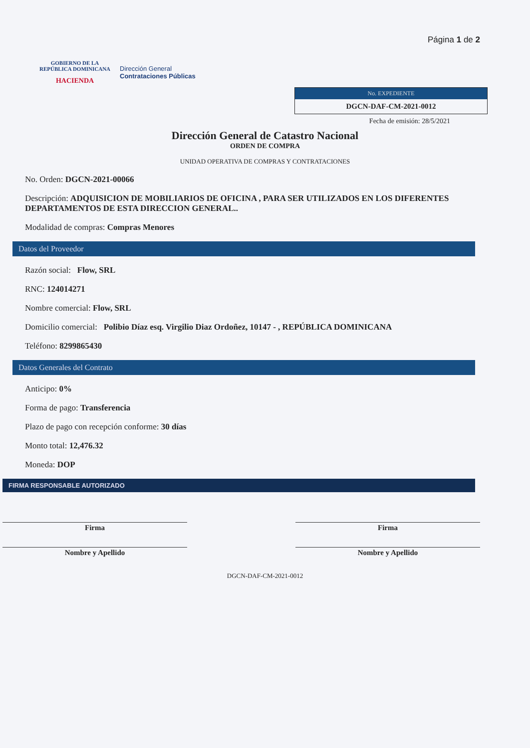GOBIERNO DE LA
REPÚBLICA DOMINICANA
HACIENDA
Dirección General
Contrataciones Públicas
Página 1 de 2
No. EXPEDIENTE
DGCN-DAF-CM-2021-0012
Fecha de emisión: 28/5/2021
Dirección General de Catastro Nacional
ORDEN DE COMPRA
UNIDAD OPERATIVA DE COMPRAS Y CONTRATACIONES
No. Orden: DGCN-2021-00066
Descripción: ADQUISICION DE MOBILIARIOS DE OFICINA , PARA SER UTILIZADOS EN LOS DIFERENTES DEPARTAMENTOS DE ESTA DIRECCION GENERAL..
Modalidad de compras: Compras Menores
Datos del Proveedor
Razón social: Flow, SRL
RNC: 124014271
Nombre comercial: Flow, SRL
Domicilio comercial: Polibio Díaz esq. Virgilio Diaz Ordoñez, 10147 - , REPÚBLICA DOMINICANA
Teléfono: 8299865430
Datos Generales del Contrato
Anticipo: 0%
Forma de pago: Transferencia
Plazo de pago con recepción conforme: 30 días
Monto total: 12,476.32
Moneda: DOP
FIRMA RESPONSABLE AUTORIZADO
Firma
Nombre y Apellido
Firma
Nombre y Apellido
DGCN-DAF-CM-2021-0012